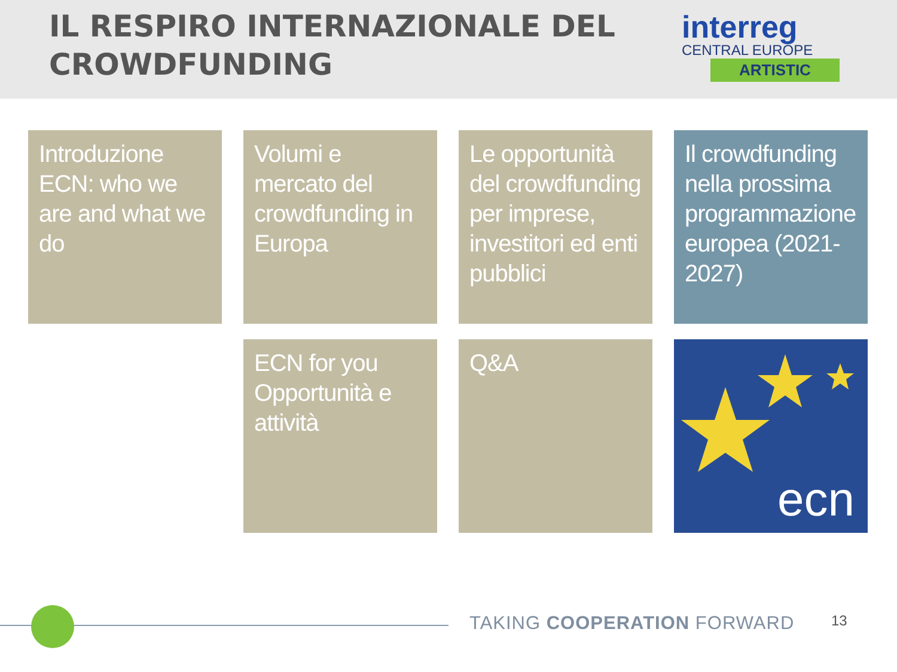IL RESPIRO INTERNAZIONALE DEL
CROWDFUNDING
interreg
CENTRAL EUROPE
ARTISTIC
Introduzione ECN: who we are and what we do
Volumi e mercato del crowdfunding in Europa
Le opportunità del crowdfunding per imprese, investitori ed enti pubblici
Il crowdfunding nella prossima programmazione europea (2021-2027)
ECN for you
Opportunità e attività
Q&A
ecn
TAKING COOPERATION FORWARD 13